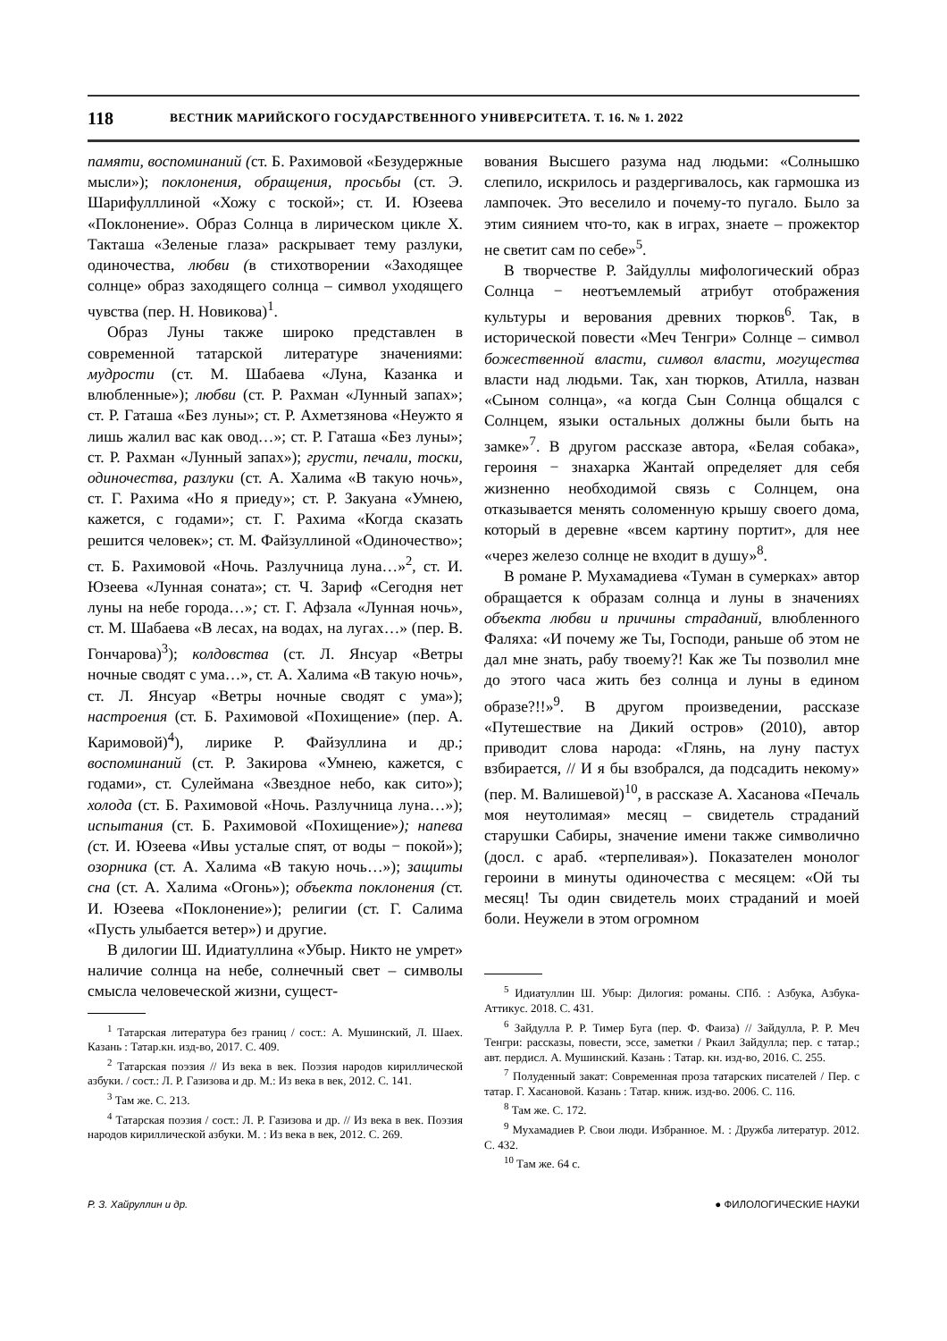118 ВЕСТНИК МАРИЙСКОГО ГОСУДАРСТВЕННОГО УНИВЕРСИТЕТА. Т. 16. № 1. 2022
памяти, воспоминаний (ст. Б. Рахимовой «Безудержные мысли»); поклонения, обращения, просьбы (ст. Э. Шарифулллиной «Хожу с тоской»; ст. И. Юзеева «Поклонение». Образ Солнца в лирическом цикле Х. Такташа «Зеленые глаза» раскрывает тему разлуки, одиночества, любви (в стихотворении «Заходящее солнце» образ заходящего солнца – символ уходящего чувства (пер. Н. Новикова)<sup>1</sup>.
Образ Луны также широко представлен в современной татарской литературе значениями: мудрости (ст. М. Шабаева «Луна, Казанка и влюбленные»); любви (ст. Р. Рахман «Лунный запах»; ст. Р. Гаташа «Без луны»; ст. Р. Ахметзянова «Неужто я лишь жалил вас как овод…»; ст. Р. Гаташа «Без луны»; ст. Р. Рахман «Лунный запах»); грусти, печали, тоски, одиночества, разлуки (ст. А. Халима «В такую ночь», ст. Г. Рахима «Но я приеду»; ст. Р. Закуана «Умнею, кажется, с годами»; ст. Г. Рахима «Когда сказать решится человек»; ст. М. Файзуллиной «Одиночество»; ст. Б. Рахимовой «Ночь. Разлучница луна…»<sup>2</sup>, ст. И. Юзеева «Лунная соната»; ст. Ч. Зариф «Сегодня нет луны на небе города…»; ст. Г. Афзала «Лунная ночь», ст. М. Шабаева «В лесах, на водах, на лугах…» (пер. В. Гончарова)<sup>3</sup>); колдовства (ст. Л. Янсуар «Ветры ночные сводят с ума…», ст. А. Халима «В такую ночь», ст. Л. Янсуар «Ветры ночные сводят с ума»); настроения (ст. Б. Рахимовой «Похищение» (пер. А. Каримовой)<sup>4</sup>), лирике Р. Файзуллина и др.; воспоминаний (ст. Р. Закирова «Умнею, кажется, с годами», ст. Сулеймана «Звездное небо, как сито»); холода (ст. Б. Рахимовой «Ночь. Разлучница луна…»); испытания (ст. Б. Рахимовой «Похищение»); напева (ст. И. Юзеева «Ивы усталые спят, от воды − покой»); озорника (ст. А. Халима «В такую ночь…»); защиты сна (ст. А. Халима «Огонь»); объекта поклонения (ст. И. Юзеева «Поклонение»); религии (ст. Г. Салима «Пусть улыбается ветер») и другие.
В дилогии Ш. Идиатуллина «Убыр. Никто не умрет» наличие солнца на небе, солнечный свет – символы смысла человеческой жизни, сущест-
<sup>1</sup> Татарская литература без границ / сост.: А. Мушинский, Л. Шаех. Казань : Татар.кн. изд-во, 2017. С. 409.
<sup>2</sup> Татарская поэзия // Из века в век. Поэзия народов кириллической азбуки. / сост.: Л. Р. Газизова и др. М.: Из века в век, 2012. С. 141.
<sup>3</sup> Там же. С. 213.
<sup>4</sup> Татарская поэзия / сост.: Л. Р. Газизова и др. // Из века в век. Поэзия народов кириллической азбуки. М. : Из века в век, 2012. С. 269.
вования Высшего разума над людьми: «Солнышко слепило, искрилось и раздергивалось, как гармошка из лампочек. Это веселило и почему-то пугало. Было за этим сиянием что-то, как в играх, знаете – прожектор не светит сам по себе»<sup>5</sup>.
В творчестве Р. Зайдуллы мифологический образ Солнца − неотъемлемый атрибут отображения культуры и верования древних тюрков<sup>6</sup>. Так, в исторической повести «Меч Тенгри» Солнце – символ божественной власти, символ власти, могущества власти над людьми. Так, хан тюрков, Атилла, назван «Сыном солнца», «а когда Сын Солнца общался с Солнцем, языки остальных должны были быть на замке»<sup>7</sup>. В другом рассказе автора, «Белая собака», героиня − знахарка Жантай определяет для себя жизненно необходимой связь с Солнцем, она отказывается менять соломенную крышу своего дома, который в деревне «всем картину портит», для нее «через железо солнце не входит в душу»<sup>8</sup>.
В романе Р. Мухамадиева «Туман в сумерках» автор обращается к образам солнца и луны в значениях объекта любви и причины страданий, влюбленного Фаляха: «И почему же Ты, Господи, раньше об этом не дал мне знать, рабу твоему?! Как же Ты позволил мне до этого часа жить без солнца и луны в едином образе?!!»<sup>9</sup>. В другом произведении, рассказе «Путешествие на Дикий остров» (2010), автор приводит слова народа: «Глянь, на луну пастух взбирается, // И я бы взобрался, да подсадить некому» (пер. М. Валишевой)<sup>10</sup>, в рассказе А. Хасанова «Печаль моя неутолимая» месяц – свидетель страданий старушки Сабиры, значение имени также символично (досл. с араб. «терпеливая»). Показателен монолог героини в минуты одиночества с месяцем: «Ой ты месяц! Ты один свидетель моих страданий и моей боли. Неужели в этом огромном
<sup>5</sup> Идиатуллин Ш. Убыр: Дилогия: романы. СПб. : Азбука, Азбука-Аттикус. 2018. С. 431.
<sup>6</sup> Зайдулла Р. Р. Тимер Буга (пер. Ф. Фаиза) // Зайдулла, Р. Р. Меч Тенгри: рассказы, повести, эссе, заметки / Ркаил Зайдулла; пер. с татар.; авт. пердисл. А. Мушинский. Казань : Татар. кн. изд-во, 2016. С. 255.
<sup>7</sup> Полуденный закат: Современная проза татарских писателей / Пер. с татар. Г. Хасановой. Казань : Татар. книж. изд-во. 2006. С. 116.
<sup>8</sup> Там же. С. 172.
<sup>9</sup> Мухамадиев Р. Свои люди. Избранное. М. : Дружба литератур. 2012. С. 432.
<sup>10</sup> Там же. 64 с.
Р. З. Хайруллин и др. ● ФИЛОЛОГИЧЕСКИЕ НАУКИ